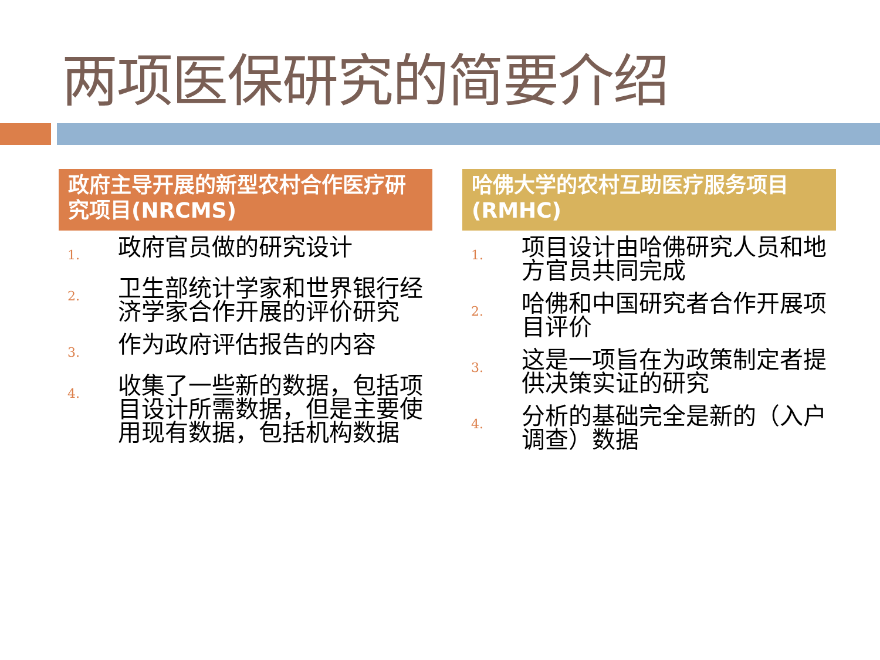两项医保研究的简要介绍
政府主导开展的新型农村合作医疗研究项目(NRCMS)
1. 政府官员做的研究设计
2. 卫生部统计学家和世界银行经济学家合作开展的评价研究
3. 作为政府评估报告的内容
4. 收集了一些新的数据，包括项目设计所需数据，但是主要使用现有数据，包括机构数据
哈佛大学的农村互助医疗服务项目(RMHC)
1. 项目设计由哈佛研究人员和地方官员共同完成
2. 哈佛和中国研究者合作开展项目评价
3. 这是一项旨在为政策制定者提供决策实证的研究
4. 分析的基础完全是新的（入户调查）数据